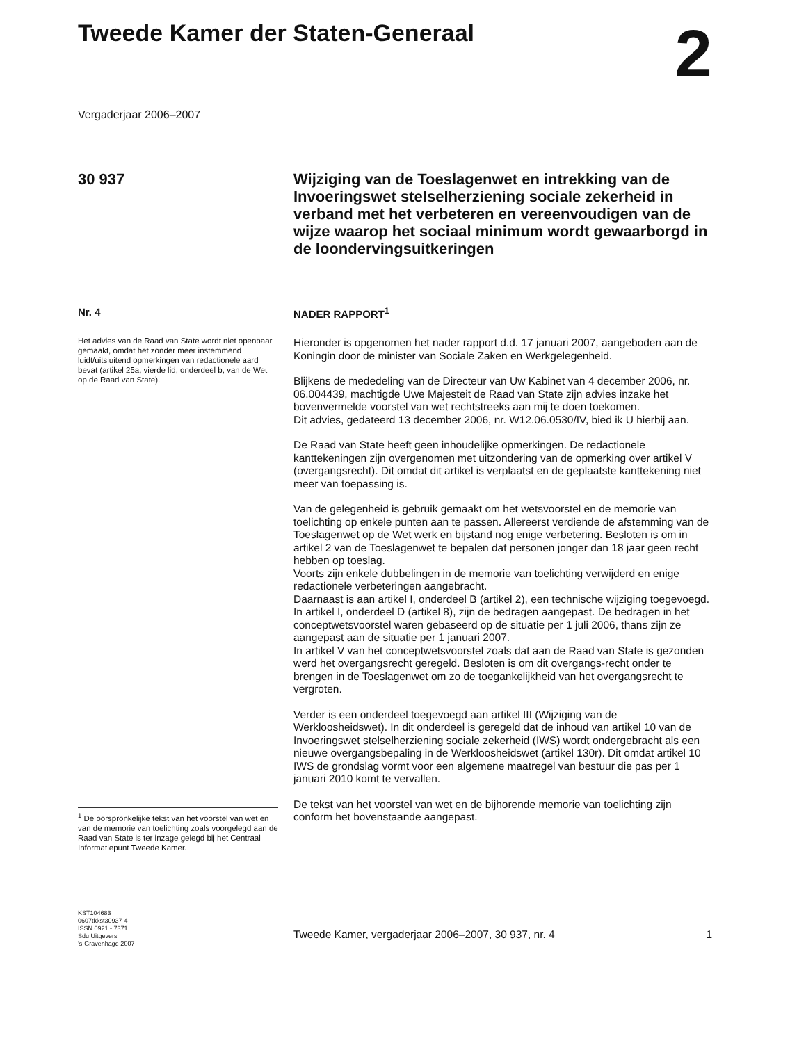Tweede Kamer der Staten-Generaal
2
Vergaderjaar 2006–2007
30 937 Wijziging van de Toeslagenwet en intrekking van de Invoeringswet stelselherziening sociale zekerheid in verband met het verbeteren en vereenvoudigen van de wijze waarop het sociaal minimum wordt gewaarborgd in de loondervingsuitkeringen
Nr. 4
Het advies van de Raad van State wordt niet openbaar gemaakt, omdat het zonder meer instemmend luidt/uitsluitend opmerkingen van redactionele aard bevat (artikel 25a, vierde lid, onderdeel b, van de Wet op de Raad van State).
<sup>1</sup> De oorspronkelijke tekst van het voorstel van wet en van de memorie van toelichting zoals voorgelegd aan de Raad van State is ter inzage gelegd bij het Centraal Informatiepunt Tweede Kamer.
KST104683
0607tkkst30937-4
ISSN 0921 - 7371
Sdu Uitgevers
’s-Gravenhage 2007
NADER RAPPORT<sup>1</sup>
Hieronder is opgenomen het nader rapport d.d. 17 januari 2007, aangeboden aan de Koningin door de minister van Sociale Zaken en Werkgelegenheid.
Blijkens de mededeling van de Directeur van Uw Kabinet van 4 december 2006, nr. 06.004439, machtigde Uwe Majesteit de Raad van State zijn advies inzake het bovenvermelde voorstel van wet rechtstreeks aan mij te doen toekomen.
Dit advies, gedateerd 13 december 2006, nr. W12.06.0530/IV, bied ik U hierbij aan.
De Raad van State heeft geen inhoudelijke opmerkingen. De redactionele kanttekeningen zijn overgenomen met uitzondering van de opmerking over artikel V (overgangsrecht). Dit omdat dit artikel is verplaatst en de geplaatste kanttekening niet meer van toepassing is.
Van de gelegenheid is gebruik gemaakt om het wetsvoorstel en de memorie van toelichting op enkele punten aan te passen. Allereerst verdiende de afstemming van de Toeslagenwet op de Wet werk en bijstand nog enige verbetering. Besloten is om in artikel 2 van de Toeslagenwet te bepalen dat personen jonger dan 18 jaar geen recht hebben op toeslag.
Voorts zijn enkele dubbelingen in de memorie van toelichting verwijderd en enige redactionele verbeteringen aangebracht.
Daarnaast is aan artikel I, onderdeel B (artikel 2), een technische wijziging toegevoegd.
In artikel I, onderdeel D (artikel 8), zijn de bedragen aangepast. De bedragen in het conceptwetsvoorstel waren gebaseerd op de situatie per 1 juli 2006, thans zijn ze aangepast aan de situatie per 1 januari 2007.
In artikel V van het conceptwetsvoorstel zoals dat aan de Raad van State is gezonden werd het overgangsrecht geregeld. Besloten is om dit overgangs-recht onder te brengen in de Toeslagenwet om zo de toegankelijkheid van het overgangsrecht te vergroten.
Verder is een onderdeel toegevoegd aan artikel III (Wijziging van de Werkloosheidswet). In dit onderdeel is geregeld dat de inhoud van artikel 10 van de Invoeringswet stelselherziening sociale zekerheid (IWS) wordt ondergebracht als een nieuwe overgangsbepaling in de Werkloosheidswet (artikel 130r). Dit omdat artikel 10 IWS de grondslag vormt voor een algemene maatregel van bestuur die pas per 1 januari 2010 komt te vervallen.
De tekst van het voorstel van wet en de bijhorende memorie van toelichting zijn conform het bovenstaande aangepast.
Tweede Kamer, vergaderjaar 2006–2007, 30 937, nr. 4 1